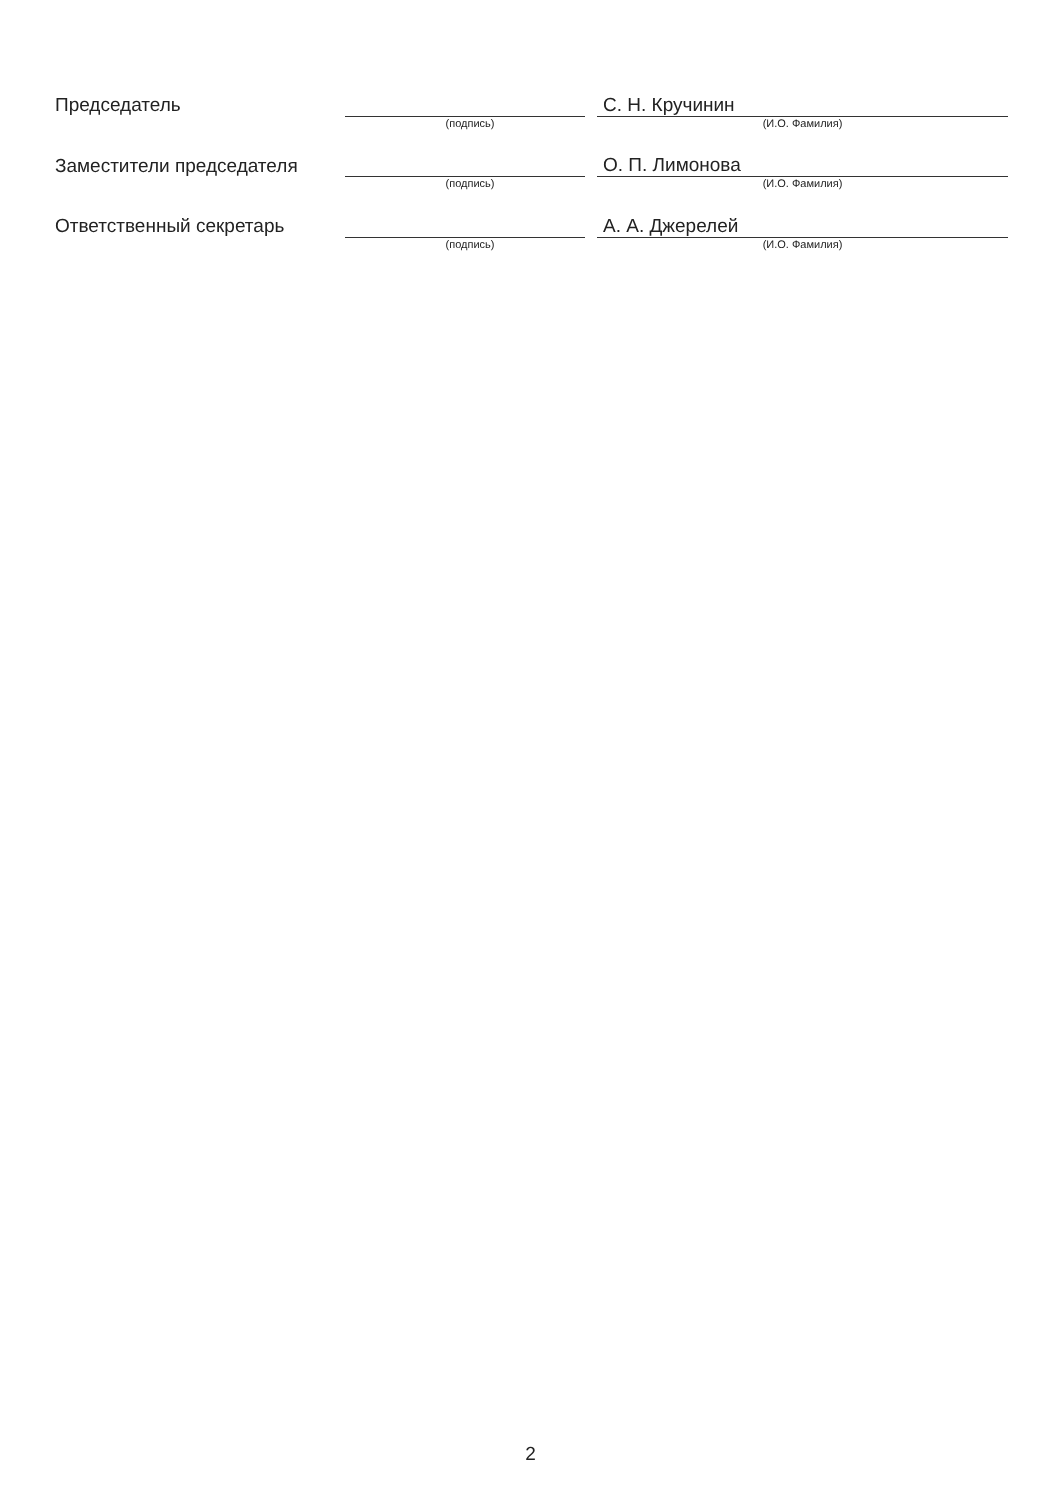| Председатель | | | С. Н. Кручинин |
| | (подпись) | | (И.О. Фамилия) |
| Заместители председателя | | | О. П. Лимонова |
| | (подпись) | | (И.О. Фамилия) |
| Ответственный секретарь | | | А. А. Джерелей |
| | (подпись) | | (И.О. Фамилия) |
2